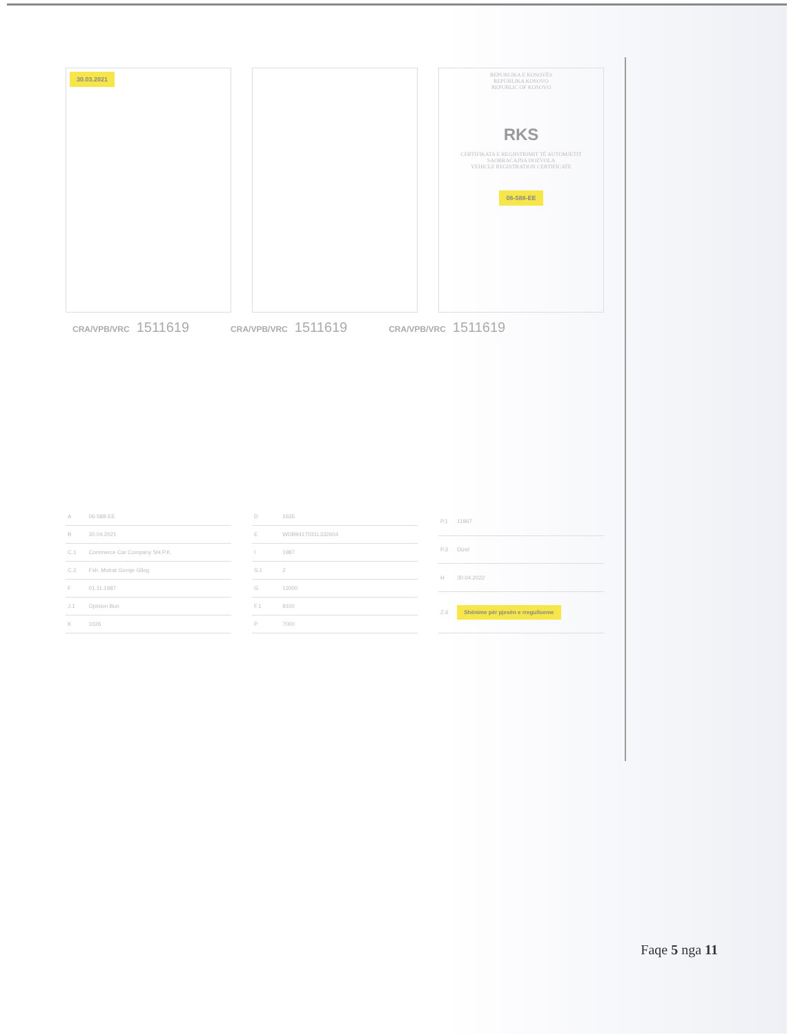30.03.2021
REPUBLIKA E KOSOVËS
REPUBLIKA KOSOVO
REPUBLIC OF KOSOVO
RKS
CERTIFIKATA E REGJISTRIMIT TË AUTOMJETIT
SAOBRAĆAJNA DOZVOLA
VEHICLE REGISTRATION CERTIFICATE
06-588-EE
CRA/VPB/VRC 1511619 CRA/VPB/VRC 1511619 CRA/VPB/VRC 1511619
| A | 06-588-EE |
| B | 30.04.2021 |
| C.1 | Commerce Car Company SH.P.K. |
| C.2 | Fsh. Motrat Gornje Gllog |
| F | 01.11.1987 |
| J.1 | Opinion Bun |
| K | 1026 |
| D | 1635 |
| E | WDB9417031L332604 |
| I | 1987 |
| S.1 | 2 |
| G | 12000 |
| F.1 | 9100 |
| P | 7000 |
| P.1 | 11967 |
| P.3 | Dizel |
| H | 30.04.2022 |
| Z.6 | Shënime për pjesën e rregullueme |
Faqe 5 nga 11